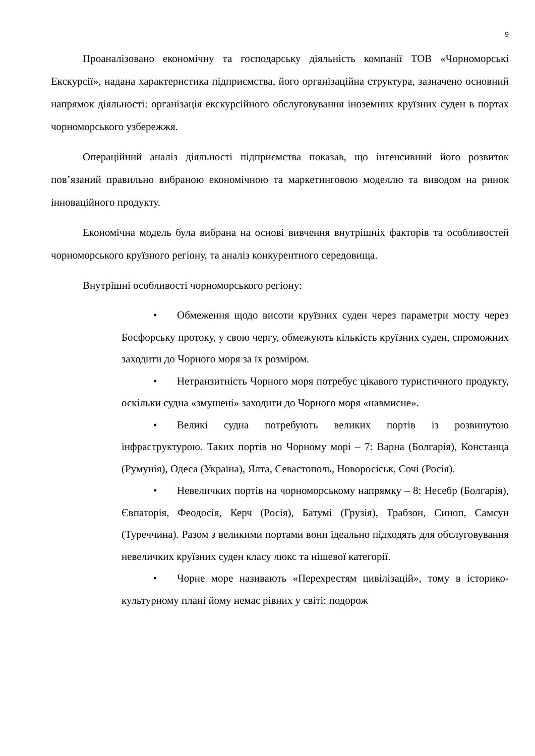9
Проаналізовано економічну та господарську діяльність компанії ТОВ «Чорноморські Екскурсії», надана характеристика підприємства, його організаційна структура, зазначено основний напрямок діяльності: організація екскурсійного обслуговування іноземних круїзних суден в портах чорноморського узбережжя.
Операційний аналіз діяльності підприємства показав, що інтенсивний його розвиток пов’язаний правильно вибраною економічною та маркетинговою моделлю та виводом на ринок інноваційного продукту.
Економічна модель була вибрана на основі вивчення внутрішніх факторів та особливостей чорноморського круїзного регіону, та аналіз конкурентного середовища.
Внутрішні особливості чорноморського регіону:
• Обмеження щодо висоти круїзних суден через параметри мосту через Босфорську протоку, у свою чергу, обмежують кількість круїзних суден, спроможних заходити до Чорного моря за їх розміром.
• Нетранзитність Чорного моря потребує цікавого туристичного продукту, оскільки судна «змушені» заходити до Чорного моря «навмисне».
• Великі судна потребують великих портів із розвинутою інфраструктурою. Таких портів но Чорному морі – 7: Варна (Болгарія), Констанца (Румунія), Одеса (Україна), Ялта, Севастополь, Новоросіськ, Сочі (Росія).
• Невеличких портів на чорноморському напрямку – 8: Несебр (Болгарія), Євпаторія, Феодосія, Керч (Росія), Батумі (Грузія), Трабзон, Синоп, Самсун (Туреччина). Разом з великими портами вони ідеально підходять для обслуговування невеличких круїзних суден класу люкс та нішевої категорії.
• Чорне море називають «Перехрестям цивілізацій», тому в історико-культурному плані йому немає рівних у світі: подорож